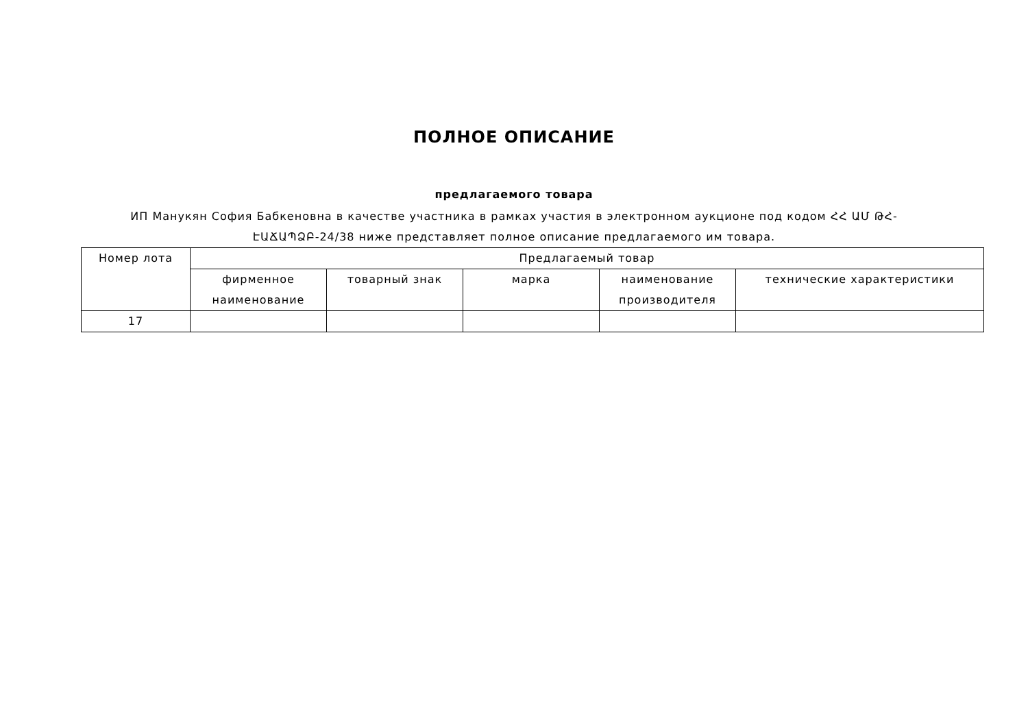ПОЛНОЕ ОПИСАНИЕ
предлагаемого товара
ИП Манукян София Бабкеновна в качестве участника в рамках участия в электронном аукционе под кодом ՀՀ ԱՄ ԹՀ-ԷԱՃԱՊՁԲ-24/38 ниже представляет полное описание предлагаемого им товара.
| Номер лота | Предлагаемый товар | | | | |
| --- | --- | --- | --- | --- | --- |
| | фирменное наименование | товарный знак | марка | наименование производителя | технические характеристики |
| 17 | | | | | |